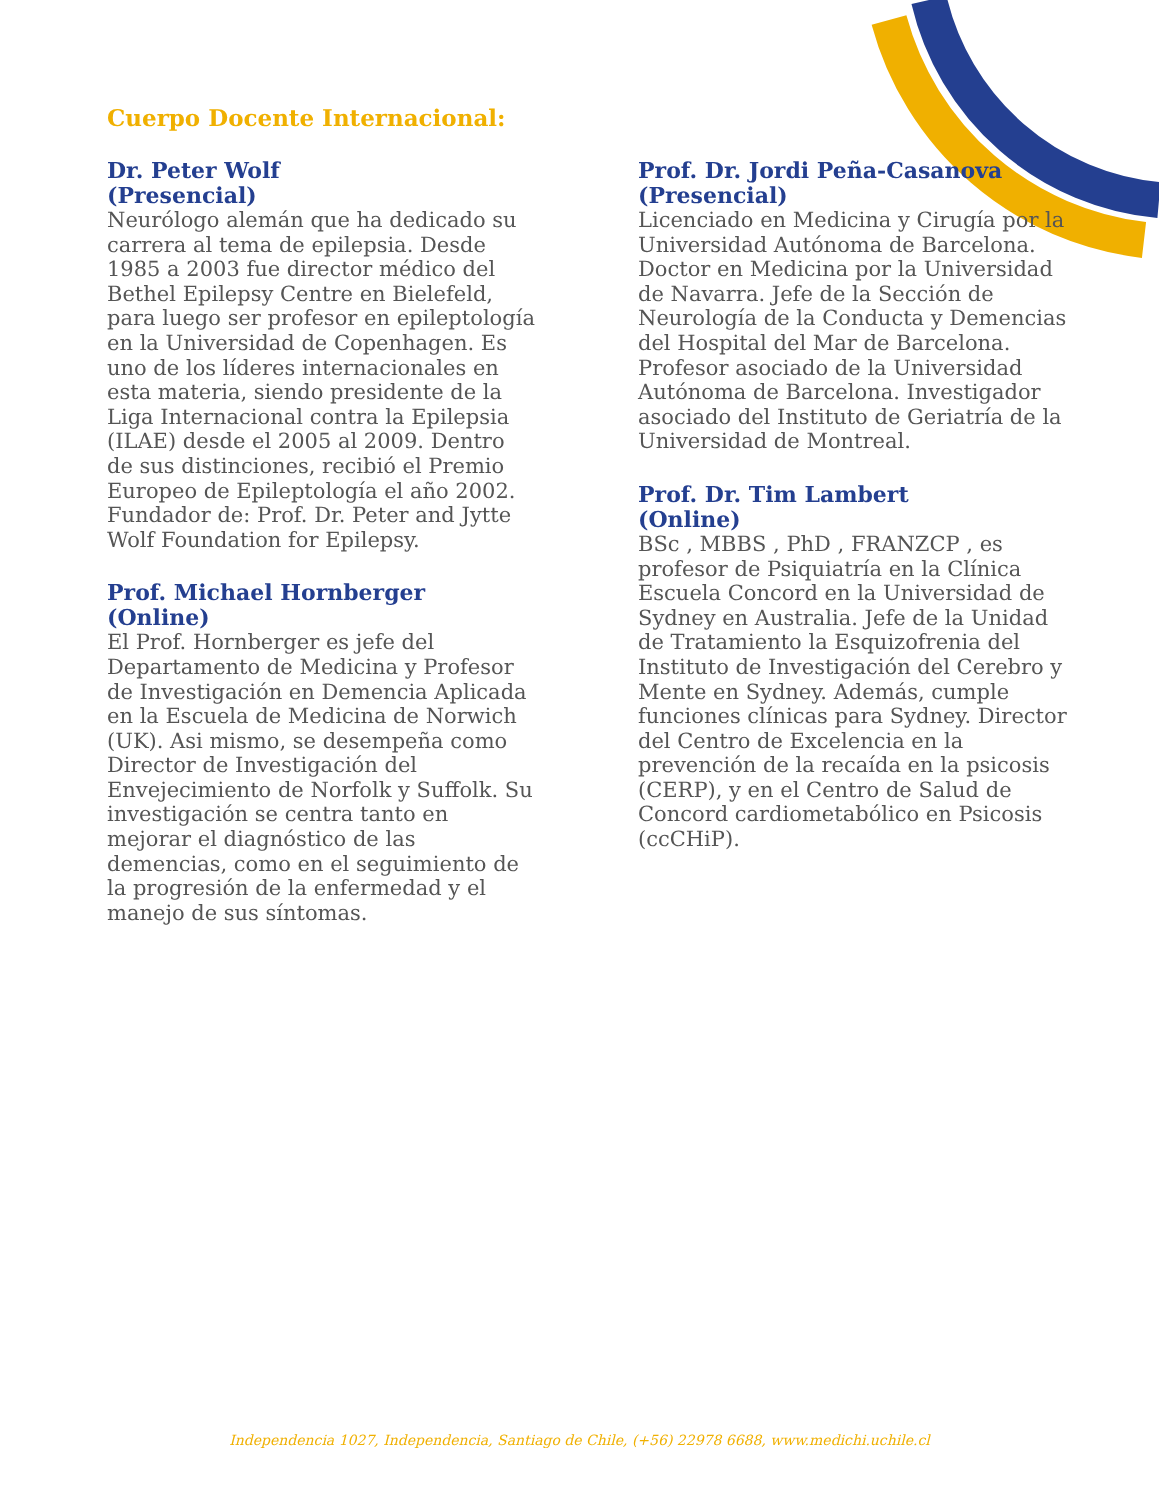Cuerpo Docente Internacional:
Dr. Peter Wolf
(Presencial)
Neurólogo alemán que ha dedicado su carrera al tema de epilepsia. Desde 1985 a 2003 fue director médico del Bethel Epilepsy Centre en Bielefeld, para luego ser profesor en epileptología en la Universidad de Copenhagen. Es uno de los líderes internacionales en esta materia, siendo presidente de la Liga Internacional contra la Epilepsia (ILAE) desde el 2005 al 2009. Dentro de sus distinciones, recibió el Premio Europeo de Epileptología el año 2002. Fundador de: Prof. Dr. Peter and Jytte Wolf Foundation for Epilepsy.
Prof. Michael Hornberger
(Online)
El Prof. Hornberger es jefe del Departamento de Medicina y Profesor de Investigación en Demencia Aplicada en la Escuela de Medicina de Norwich (UK). Asi mismo, se desempeña como Director de Investigación del Envejecimiento de Norfolk y Suffolk. Su investigación se centra tanto en mejorar el diagnóstico de las demencias, como en el seguimiento de la progresión de la enfermedad y el manejo de sus síntomas.
Prof. Dr. Jordi Peña-Casanova
(Presencial)
Licenciado en Medicina y Cirugía por la Universidad Autónoma de Barcelona. Doctor en Medicina por la Universidad de Navarra. Jefe de la Sección de Neurología de la Conducta y Demencias del Hospital del Mar de Barcelona. Profesor asociado de la Universidad Autónoma de Barcelona. Investigador asociado del Instituto de Geriatría de la Universidad de Montreal.
Prof. Dr. Tim Lambert
(Online)
BSc , MBBS , PhD , FRANZCP , es profesor de Psiquiatría en la Clínica Escuela Concord en la Universidad de Sydney en Australia. Jefe de la Unidad de Tratamiento la Esquizofrenia del Instituto de Investigación del Cerebro y Mente en Sydney. Además, cumple funciones clínicas para Sydney. Director del Centro de Excelencia en la prevención de la recaída en la psicosis (CERP), y en el Centro de Salud de Concord cardiometabólico en Psicosis (ccCHiP).
Independencia 1027, Independencia, Santiago de Chile, (+56) 22978 6688, www.medichi.uchile.cl